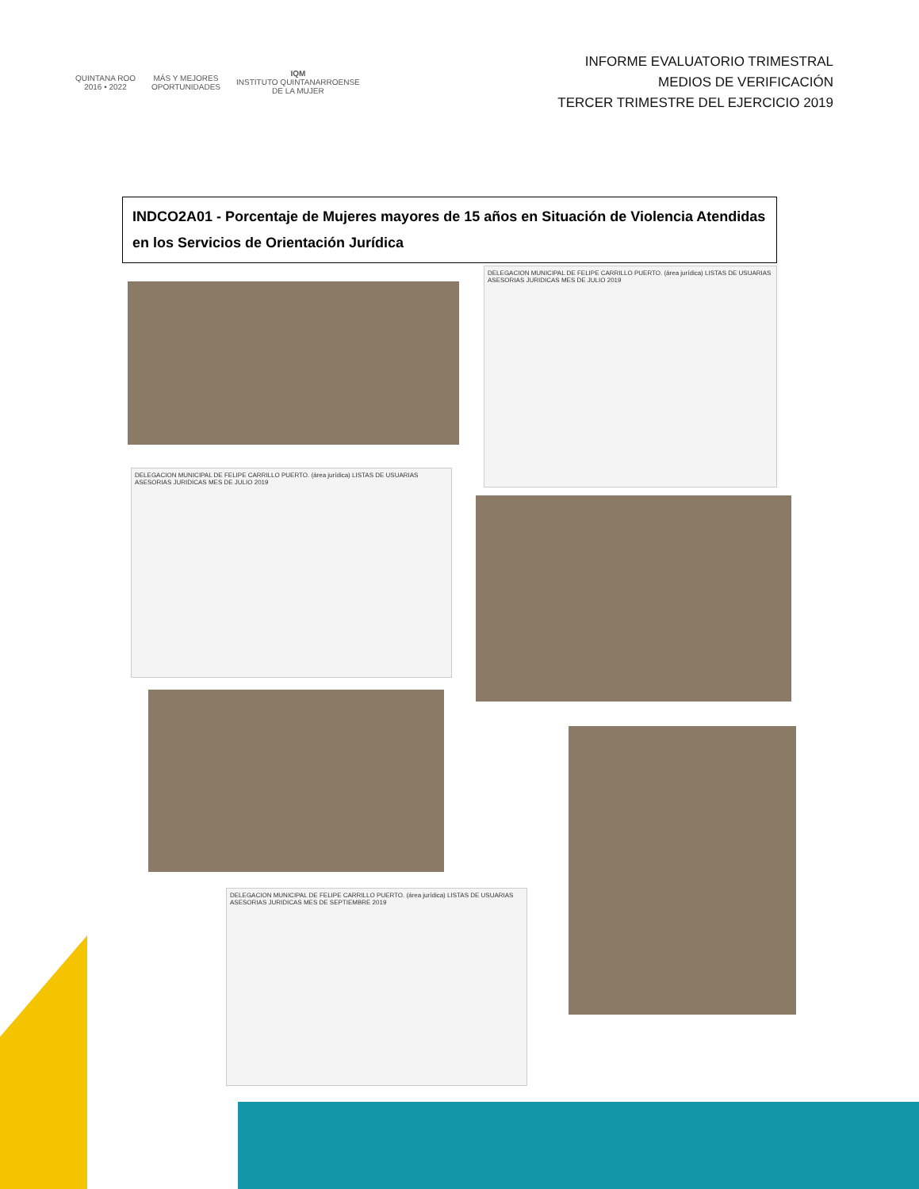QUINTANA ROO
2016 • 2022
MÁS Y MEJORES
OPORTUNIDADES
IQM
INSTITUTO QUINTANARROENSE
DE LA MUJER
INFORME EVALUATORIO TRIMESTRAL
MEDIOS DE VERIFICACIÓN
TERCER TRIMESTRE DEL EJERCICIO 2019
INDCO2A01 - Porcentaje de Mujeres mayores de 15 años en Situación de Violencia Atendidas en los Servicios de Orientación Jurídica
DELEGACION MUNICIPAL DE FELIPE CARRILLO PUERTO. (área jurídica) LISTAS DE USUARIAS ASESORIAS JURIDICAS MES DE JULIO 2019
DELEGACION MUNICIPAL DE FELIPE CARRILLO PUERTO. (área jurídica) LISTAS DE USUARIAS ASESORIAS JURIDICAS MES DE JULIO 2019
DELEGACION MUNICIPAL DE FELIPE CARRILLO PUERTO. (área jurídica) LISTAS DE USUARIAS ASESORIAS JURIDICAS MES DE SEPTIEMBRE 2019